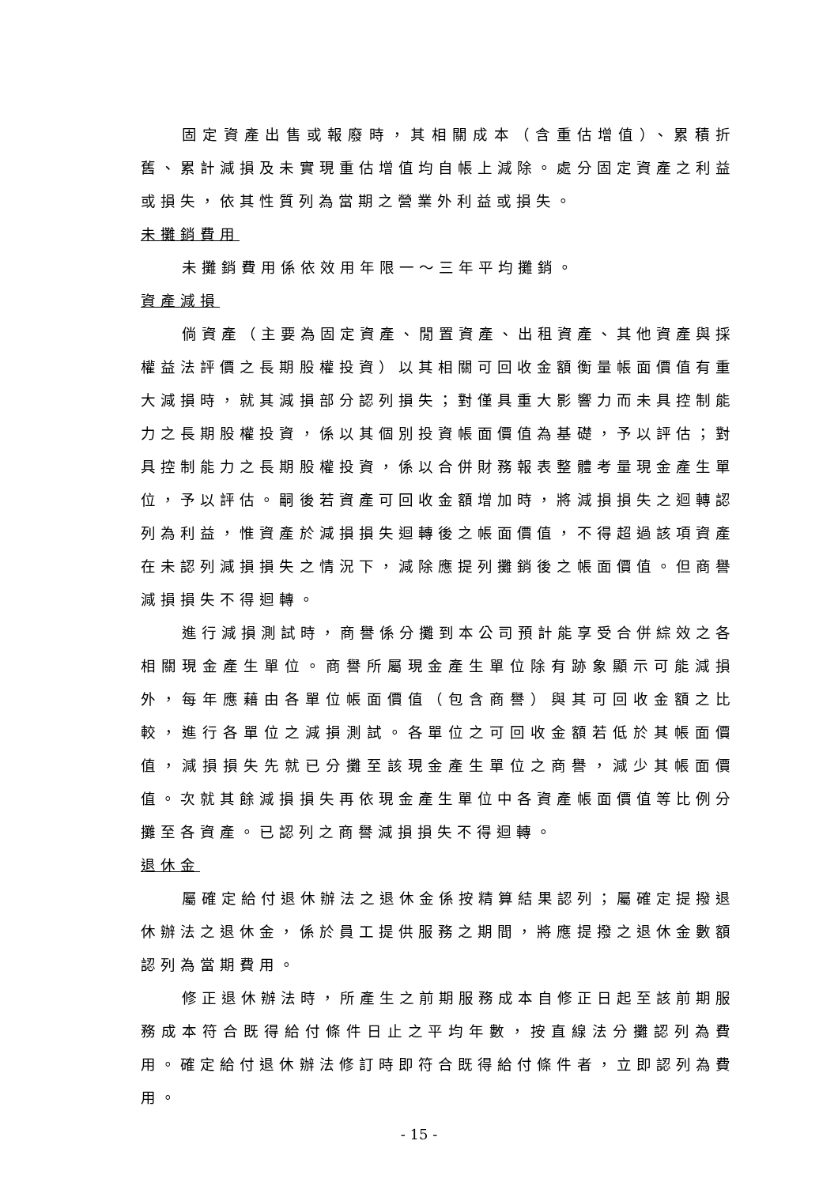固定資產出售或報廢時，其相關成本（含重估增值）、累積折舊、累計減損及未實現重估增值均自帳上減除。處分固定資產之利益或損失，依其性質列為當期之營業外利益或損失。
未攤銷費用
未攤銷費用係依效用年限一～三年平均攤銷。
資產減損
倘資產（主要為固定資產、閒置資產、出租資產、其他資產與採權益法評價之長期股權投資）以其相關可回收金額衡量帳面價值有重大減損時，就其減損部分認列損失；對僅具重大影響力而未具控制能力之長期股權投資，係以其個別投資帳面價值為基礎，予以評估；對具控制能力之長期股權投資，係以合併財務報表整體考量現金產生單位，予以評估。嗣後若資產可回收金額增加時，將減損損失之迴轉認列為利益，惟資產於減損損失迴轉後之帳面價值，不得超過該項資產在未認列減損損失之情況下，減除應提列攤銷後之帳面價值。但商譽減損損失不得迴轉。
進行減損測試時，商譽係分攤到本公司預計能享受合併綜效之各相關現金產生單位。商譽所屬現金產生單位除有跡象顯示可能減損外，每年應藉由各單位帳面價值（包含商譽）與其可回收金額之比較，進行各單位之減損測試。各單位之可回收金額若低於其帳面價值，減損損失先就已分攤至該現金產生單位之商譽，減少其帳面價值。次就其餘減損損失再依現金產生單位中各資產帳面價值等比例分攤至各資產。已認列之商譽減損損失不得迴轉。
退休金
屬確定給付退休辦法之退休金係按精算結果認列；屬確定提撥退休辦法之退休金，係於員工提供服務之期間，將應提撥之退休金數額認列為當期費用。
修正退休辦法時，所產生之前期服務成本自修正日起至該前期服務成本符合既得給付條件日止之平均年數，按直線法分攤認列為費用。確定給付退休辦法修訂時即符合既得給付條件者，立即認列為費用。
- 15 -